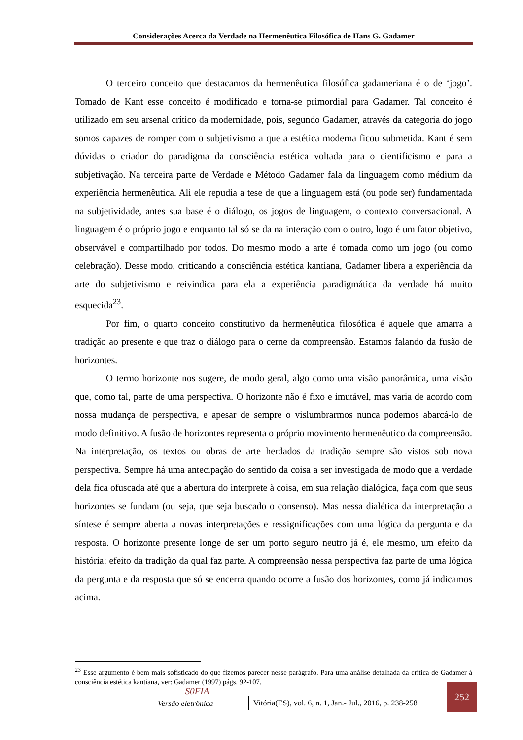Considerações Acerca da Verdade na Hermenêutica Filosófica de Hans G. Gadamer
O terceiro conceito que destacamos da hermenêutica filosófica gadameriana é o de ‘jogo’. Tomado de Kant esse conceito é modificado e torna-se primordial para Gadamer. Tal conceito é utilizado em seu arsenal crítico da modernidade, pois, segundo Gadamer, através da categoria do jogo somos capazes de romper com o subjetivismo a que a estética moderna ficou submetida. Kant é sem dúvidas o criador do paradigma da consciência estética voltada para o cientificismo e para a subjetivação. Na terceira parte de Verdade e Método Gadamer fala da linguagem como médium da experiência hermenêutica. Ali ele repudia a tese de que a linguagem está (ou pode ser) fundamentada na subjetividade, antes sua base é o diálogo, os jogos de linguagem, o contexto conversacional. A linguagem é o próprio jogo e enquanto tal só se da na interação com o outro, logo é um fator objetivo, observável e compartilhado por todos. Do mesmo modo a arte é tomada como um jogo (ou como celebração). Desse modo, criticando a consciência estética kantiana, Gadamer libera a experiência da arte do subjetivismo e reivindica para ela a experiência paradigmática da verdade há muito esquecida<sup>23</sup>.
Por fim, o quarto conceito constitutivo da hermenêutica filosófica é aquele que amarra a tradição ao presente e que traz o diálogo para o cerne da compreensão. Estamos falando da fusão de horizontes.
O termo horizonte nos sugere, de modo geral, algo como uma visão panorâmica, uma visão que, como tal, parte de uma perspectiva. O horizonte não é fixo e imutável, mas varia de acordo com nossa mudança de perspectiva, e apesar de sempre o vislumbrarmos nunca podemos abarcá-lo de modo definitivo. A fusão de horizontes representa o próprio movimento hermenêutico da compreensão. Na interpretação, os textos ou obras de arte herdados da tradição sempre são vistos sob nova perspectiva. Sempre há uma antecipação do sentido da coisa a ser investigada de modo que a verdade dela fica ofuscada até que a abertura do interprete à coisa, em sua relação dialógica, faça com que seus horizontes se fundam (ou seja, que seja buscado o consenso). Mas nessa dialética da interpretação a síntese é sempre aberta a novas interpretações e ressignificações com uma lógica da pergunta e da resposta. O horizonte presente longe de ser um porto seguro neutro já é, ele mesmo, um efeito da história; efeito da tradição da qual faz parte. A compreensão nessa perspectiva faz parte de uma lógica da pergunta e da resposta que só se encerra quando ocorre a fusão dos horizontes, como já indicamos acima.
<sup>23</sup> Esse argumento é bem mais sofisticado do que fizemos parecer nesse parágrafo. Para uma análise detalhada da critica de Gadamer à consciência estética kantiana, ver: Gadamer (1997) págs. 92-107.
S0FIA
Versão eletrônica
Vitória(ES), vol. 6, n. 1, Jan.- Jul., 2016, p. 238-258
252